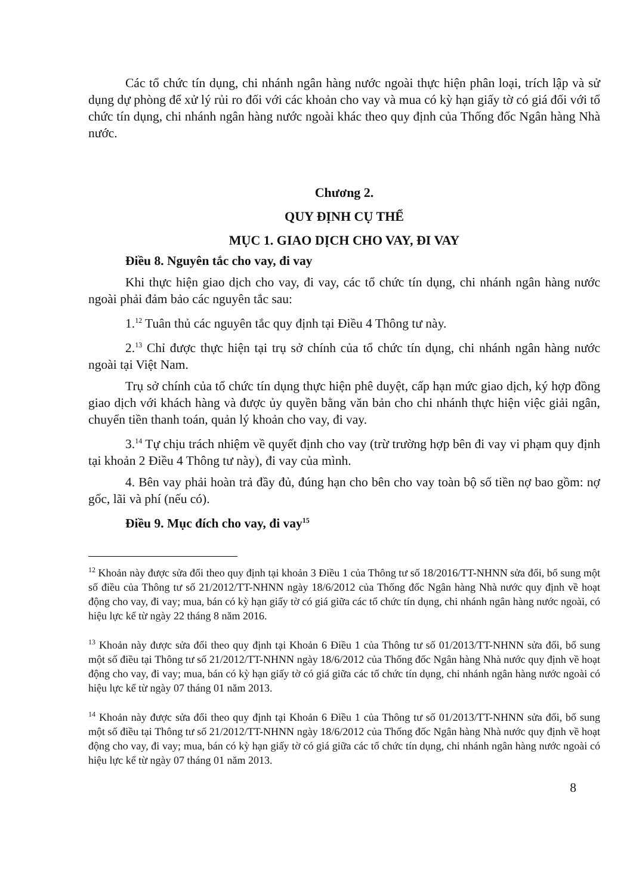Các tổ chức tín dụng, chi nhánh ngân hàng nước ngoài thực hiện phân loại, trích lập và sử dụng dự phòng để xử lý rủi ro đối với các khoản cho vay và mua có kỳ hạn giấy tờ có giá đối với tổ chức tín dụng, chi nhánh ngân hàng nước ngoài khác theo quy định của Thống đốc Ngân hàng Nhà nước.
Chương 2.
QUY ĐỊNH CỤ THỂ
MỤC 1. GIAO DỊCH CHO VAY, ĐI VAY
Điều 8. Nguyên tắc cho vay, đi vay
Khi thực hiện giao dịch cho vay, đi vay, các tổ chức tín dụng, chi nhánh ngân hàng nước ngoài phải đảm bảo các nguyên tắc sau:
1.<sup>12</sup> Tuân thủ các nguyên tắc quy định tại Điều 4 Thông tư này.
2.<sup>13</sup> Chỉ được thực hiện tại trụ sở chính của tổ chức tín dụng, chi nhánh ngân hàng nước ngoài tại Việt Nam.
Trụ sở chính của tổ chức tín dụng thực hiện phê duyệt, cấp hạn mức giao dịch, ký hợp đồng giao dịch với khách hàng và được ủy quyền bằng văn bản cho chi nhánh thực hiện việc giải ngân, chuyển tiền thanh toán, quản lý khoản cho vay, đi vay.
3.<sup>14</sup> Tự chịu trách nhiệm về quyết định cho vay (trừ trường hợp bên đi vay vi phạm quy định tại khoản 2 Điều 4 Thông tư này), đi vay của mình.
4. Bên vay phải hoàn trả đầy đủ, đúng hạn cho bên cho vay toàn bộ số tiền nợ bao gồm: nợ gốc, lãi và phí (nếu có).
Điều 9. Mục đích cho vay, đi vay<sup>15</sup>
<sup>12</sup> Khoản này được sửa đổi theo quy định tại khoản 3 Điều 1 của Thông tư số 18/2016/TT-NHNN sửa đổi, bổ sung một số điều của Thông tư số 21/2012/TT-NHNN ngày 18/6/2012 của Thống đốc Ngân hàng Nhà nước quy định về hoạt động cho vay, đi vay; mua, bán có kỳ hạn giấy tờ có giá giữa các tổ chức tín dụng, chi nhánh ngân hàng nước ngoài, có hiệu lực kể từ ngày 22 tháng 8 năm 2016.
<sup>13</sup> Khoản này được sửa đổi theo quy định tại Khoản 6 Điều 1 của Thông tư số 01/2013/TT-NHNN sửa đổi, bổ sung một số điều tại Thông tư số 21/2012/TT-NHNN ngày 18/6/2012 của Thống đốc Ngân hàng Nhà nước quy định về hoạt động cho vay, đi vay; mua, bán có kỳ hạn giấy tờ có giá giữa các tổ chức tín dụng, chi nhánh ngân hàng nước ngoài có hiệu lực kể từ ngày 07 tháng 01 năm 2013.
<sup>14</sup> Khoản này được sửa đổi theo quy định tại Khoản 6 Điều 1 của Thông tư số 01/2013/TT-NHNN sửa đổi, bổ sung một số điều tại Thông tư số 21/2012/TT-NHNN ngày 18/6/2012 của Thống đốc Ngân hàng Nhà nước quy định về hoạt động cho vay, đi vay; mua, bán có kỳ hạn giấy tờ có giá giữa các tổ chức tín dụng, chi nhánh ngân hàng nước ngoài có hiệu lực kể từ ngày 07 tháng 01 năm 2013.
8